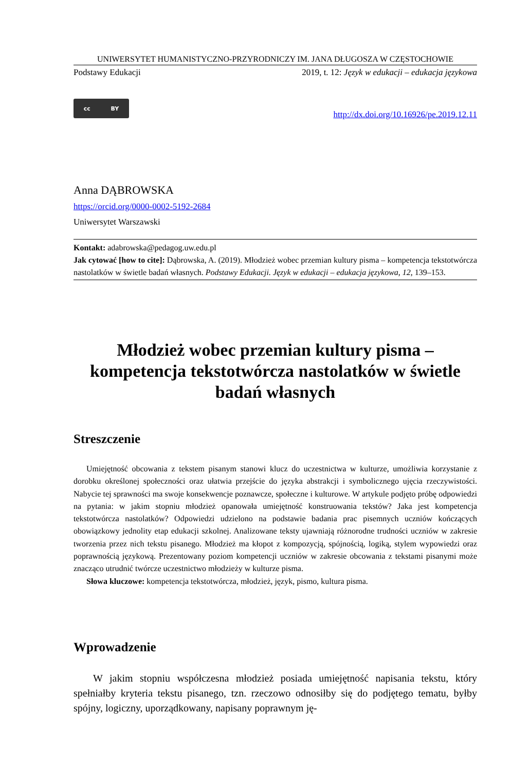UNIWERSYTET HUMANISTYCZNO-PRZYRODNICZY IM. JANA DŁUGOSZA W CZĘSTOCHOWIE
Podstawy Edukacji 2019, t. 12: Język w edukacji – edukacja językowa
cc BY
http://dx.doi.org/10.16926/pe.2019.12.11
Anna DĄBROWSKA
https://orcid.org/0000-0002-5192-2684
Uniwersytet Warszawski
Kontakt: adabrowska@pedagog.uw.edu.pl
Jak cytować [how to cite]: Dąbrowska, A. (2019). Młodzież wobec przemian kultury pisma – kompetencja tekstotwórcza nastolatków w świetle badań własnych. Podstawy Edukacji. Język w edukacji – edukacja językowa, 12, 139–153.
Młodzież wobec przemian kultury pisma – kompetencja tekstotwórcza nastolatków w świetle badań własnych
Streszczenie
Umiejętność obcowania z tekstem pisanym stanowi klucz do uczestnictwa w kulturze, umożliwia korzystanie z dorobku określonej społeczności oraz ułatwia przejście do języka abstrakcji i symbolicznego ujęcia rzeczywistości. Nabycie tej sprawności ma swoje konsekwencje poznawcze, społeczne i kulturowe. W artykule podjęto próbę odpowiedzi na pytania: w jakim stopniu młodzież opanowała umiejętność konstruowania tekstów? Jaka jest kompetencja tekstotwórcza nastolatków? Odpowiedzi udzielono na podstawie badania prac pisemnych uczniów kończących obowiązkowy jednolity etap edukacji szkolnej. Analizowane teksty ujawniają różnorodne trudności uczniów w zakresie tworzenia przez nich tekstu pisanego. Młodzież ma kłopot z kompozycją, spójnością, logiką, stylem wypowiedzi oraz poprawnością językową. Prezentowany poziom kompetencji uczniów w zakresie obcowania z tekstami pisanymi może znacząco utrudnić twórcze uczestnictwo młodzieży w kulturze pisma.
Słowa kluczowe: kompetencja tekstotwórcza, młodzież, język, pismo, kultura pisma.
Wprowadzenie
W jakim stopniu współczesna młodzież posiada umiejętność napisania tekstu, który spełniałby kryteria tekstu pisanego, tzn. rzeczowo odnosiłby się do podjętego tematu, byłby spójny, logiczny, uporządkowany, napisany poprawnym ję-